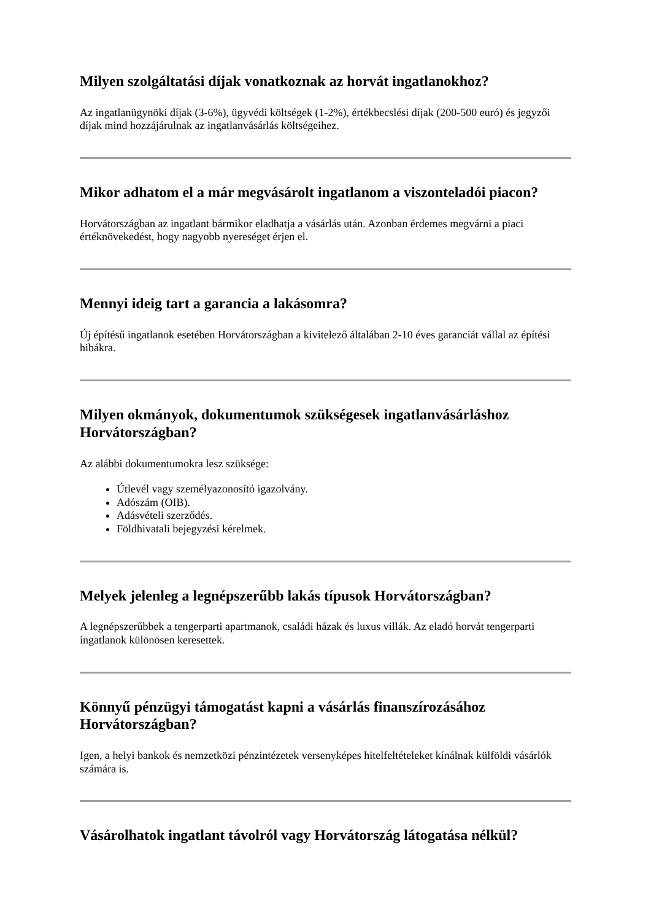Milyen szolgáltatási díjak vonatkoznak az horvát ingatlanokhoz?
Az ingatlanügynöki díjak (3-6%), ügyvédi költségek (1-2%), értékbecslési díjak (200-500 euró) és jegyzői díjak mind hozzájárulnak az ingatlanvásárlás költségeihez.
Mikor adhatom el a már megvásárolt ingatlanom a viszonteladói piacon?
Horvátországban az ingatlant bármikor eladhatja a vásárlás után. Azonban érdemes megvárni a piaci értéknövekedést, hogy nagyobb nyereséget érjen el.
Mennyi ideig tart a garancia a lakásomra?
Új építésű ingatlanok esetében Horvátországban a kivitelező általában 2-10 éves garanciát vállal az építési hibákra.
Milyen okmányok, dokumentumok szükségesek ingatlanvásárláshoz Horvátországban?
Az alábbi dokumentumokra lesz szüksége:
Útlevél vagy személyazonosító igazolvány.
Adószám (OIB).
Adásvételi szerződés.
Földhivatali bejegyzési kérelmek.
Melyek jelenleg a legnépszerűbb lakás típusok Horvátországban?
A legnépszerűbbek a tengerparti apartmanok, családi házak és luxus villák. Az eladó horvát tengerparti ingatlanok különösen keresettek.
Könnyű pénzügyi támogatást kapni a vásárlás finanszírozásához Horvátországban?
Igen, a helyi bankok és nemzetközi pénzintézetek versenyképes hitelfeltételeket kínálnak külföldi vásárlók számára is.
Vásárolhatok ingatlant távolról vagy Horvátország látogatása nélkül?